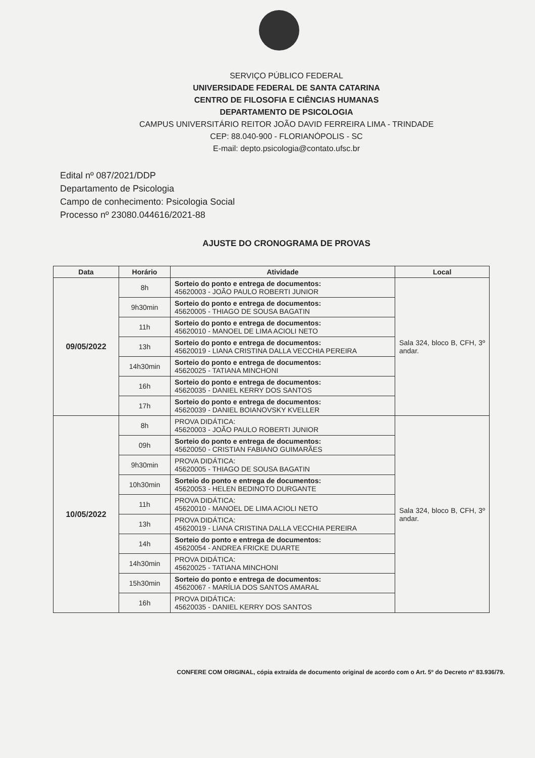SERVIÇO PÚBLICO FEDERAL
UNIVERSIDADE FEDERAL DE SANTA CATARINA
CENTRO DE FILOSOFIA E CIÊNCIAS HUMANAS
DEPARTAMENTO DE PSICOLOGIA
CAMPUS UNIVERSITÁRIO REITOR JOÃO DAVID FERREIRA LIMA - TRINDADE
CEP: 88.040-900 - FLORIANÓPOLIS - SC
E-mail: depto.psicologia@contato.ufsc.br
Edital nº 087/2021/DDP
Departamento de Psicologia
Campo de conhecimento: Psicologia Social
Processo nº 23080.044616/2021-88
AJUSTE DO CRONOGRAMA DE PROVAS
| Data | Horário | Atividade | Local |
| --- | --- | --- | --- |
| 09/05/2022 | 8h | Sorteio do ponto e entrega de documentos: 45620003 - JOÃO PAULO ROBERTI JUNIOR | Sala 324, bloco B, CFH, 3º andar. |
| | 9h30min | Sorteio do ponto e entrega de documentos: 45620005 - THIAGO DE SOUSA BAGATIN | |
| | 11h | Sorteio do ponto e entrega de documentos: 45620010 - MANOEL DE LIMA ACIOLI NETO | |
| | 13h | Sorteio do ponto e entrega de documentos: 45620019 - LIANA CRISTINA DALLA VECCHIA PEREIRA | |
| | 14h30min | Sorteio do ponto e entrega de documentos: 45620025 - TATIANA MINCHONI | |
| | 16h | Sorteio do ponto e entrega de documentos: 45620035 - DANIEL KERRY DOS SANTOS | |
| | 17h | Sorteio do ponto e entrega de documentos: 45620039 - DANIEL BOIANOVSKY KVELLER | |
| 10/05/2022 | 8h | PROVA DIDÁTICA: 45620003 - JOÃO PAULO ROBERTI JUNIOR | Sala 324, bloco B, CFH, 3º andar. |
| | 09h | Sorteio do ponto e entrega de documentos: 45620050 - CRISTIAN FABIANO GUIMARÃES | |
| | 9h30min | PROVA DIDÁTICA: 45620005 - THIAGO DE SOUSA BAGATIN | |
| | 10h30min | Sorteio do ponto e entrega de documentos: 45620053 - HELEN BEDINOTO DURGANTE | |
| | 11h | PROVA DIDÁTICA: 45620010 - MANOEL DE LIMA ACIOLI NETO | |
| | 13h | PROVA DIDÁTICA: 45620019 - LIANA CRISTINA DALLA VECCHIA PEREIRA | |
| | 14h | Sorteio do ponto e entrega de documentos: 45620054 - ANDREA FRICKE DUARTE | |
| | 14h30min | PROVA DIDÁTICA: 45620025 - TATIANA MINCHONI | |
| | 15h30min | Sorteio do ponto e entrega de documentos: 45620067 - MARÍLIA DOS SANTOS AMARAL | |
| | 16h | PROVA DIDÁTICA: 45620035 - DANIEL KERRY DOS SANTOS | |
CONFERE COM ORIGINAL, cópia extraída de documento original de acordo com o Art. 5º do Decreto nº 83.936/79.